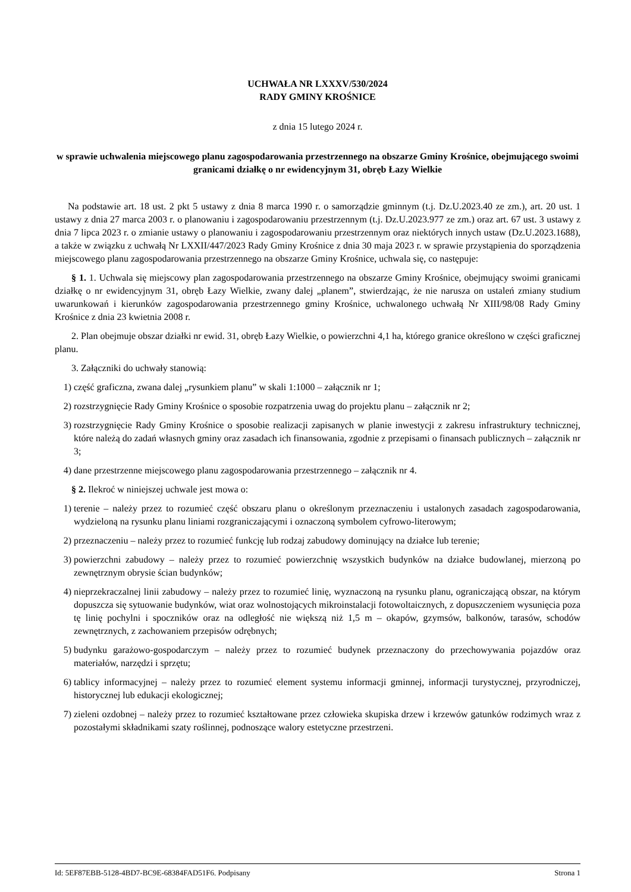UCHWAŁA NR LXXXV/530/2024
RADY GMINY KROŚNICE
z dnia 15 lutego 2024 r.
w sprawie uchwalenia miejscowego planu zagospodarowania przestrzennego na obszarze Gminy Krośnice, obejmującego swoimi granicami działkę o nr ewidencyjnym 31, obręb Łazy Wielkie
Na podstawie art. 18 ust. 2 pkt 5 ustawy z dnia 8 marca 1990 r. o samorządzie gminnym (t.j. Dz.U.2023.40 ze zm.), art. 20 ust. 1 ustawy z dnia 27 marca 2003 r. o planowaniu i zagospodarowaniu przestrzennym (t.j. Dz.U.2023.977 ze zm.) oraz art. 67 ust. 3 ustawy z dnia 7 lipca 2023 r. o zmianie ustawy o planowaniu i zagospodarowaniu przestrzennym oraz niektórych innych ustaw (Dz.U.2023.1688), a także w związku z uchwałą Nr LXXII/447/2023 Rady Gminy Krośnice z dnia 30 maja 2023 r. w sprawie przystąpienia do sporządzenia miejscowego planu zagospodarowania przestrzennego na obszarze Gminy Krośnice, uchwala się, co następuje:
§ 1. 1. Uchwala się miejscowy plan zagospodarowania przestrzennego na obszarze Gminy Krośnice, obejmujący swoimi granicami działkę o nr ewidencyjnym 31, obręb Łazy Wielkie, zwany dalej „planem”, stwierdzając, że nie narusza on ustaleń zmiany studium uwarunkowań i kierunków zagospodarowania przestrzennego gminy Krośnice, uchwalonego uchwałą Nr XIII/98/08 Rady Gminy Krośnice z dnia 23 kwietnia 2008 r.
2. Plan obejmuje obszar działki nr ewid. 31, obręb Łazy Wielkie, o powierzchni 4,1 ha, którego granice określono w części graficznej planu.
3. Załączniki do uchwały stanowią:
1) część graficzna, zwana dalej „rysunkiem planu” w skali 1:1000 – załącznik nr 1;
2) rozstrzygnięcie Rady Gminy Krośnice o sposobie rozpatrzenia uwag do projektu planu – załącznik nr 2;
3) rozstrzygnięcie Rady Gminy Krośnice o sposobie realizacji zapisanych w planie inwestycji z zakresu infrastruktury technicznej, które należą do zadań własnych gminy oraz zasadach ich finansowania, zgodnie z przepisami o finansach publicznych – załącznik nr 3;
4) dane przestrzenne miejscowego planu zagospodarowania przestrzennego – załącznik nr 4.
§ 2. Ilekroć w niniejszej uchwale jest mowa o:
1) terenie – należy przez to rozumieć część obszaru planu o określonym przeznaczeniu i ustalonych zasadach zagospodarowania, wydzieloną na rysunku planu liniami rozgraniczającymi i oznaczoną symbolem cyfrowo-literowym;
2) przeznaczeniu – należy przez to rozumieć funkcję lub rodzaj zabudowy dominujący na działce lub terenie;
3) powierzchni zabudowy – należy przez to rozumieć powierzchnię wszystkich budynków na działce budowlanej, mierzoną po zewnętrznym obrysie ścian budynków;
4) nieprzekraczalnej linii zabudowy – należy przez to rozumieć linię, wyznaczoną na rysunku planu, ograniczającą obszar, na którym dopuszcza się sytuowanie budynków, wiat oraz wolnostojących mikroinstalacji fotowoltaicznych, z dopuszczeniem wysunięcia poza tę linię pochylni i spoczników oraz na odległość nie większą niż 1,5 m – okapów, gzymsów, balkonów, tarasów, schodów zewnętrznych, z zachowaniem przepisów odrębnych;
5) budynku garażowo-gospodarczym – należy przez to rozumieć budynek przeznaczony do przechowywania pojazdów oraz materiałów, narzędzi i sprzętu;
6) tablicy informacyjnej – należy przez to rozumieć element systemu informacji gminnej, informacji turystycznej, przyrodniczej, historycznej lub edukacji ekologicznej;
7) zieleni ozdobnej – należy przez to rozumieć kształtowane przez człowieka skupiska drzew i krzewów gatunków rodzimych wraz z pozostałymi składnikami szaty roślinnej, podnoszące walory estetyczne przestrzeni.
Id: 5EF87EBB-5128-4BD7-BC9E-68384FAD51F6. Podpisany Strona 1